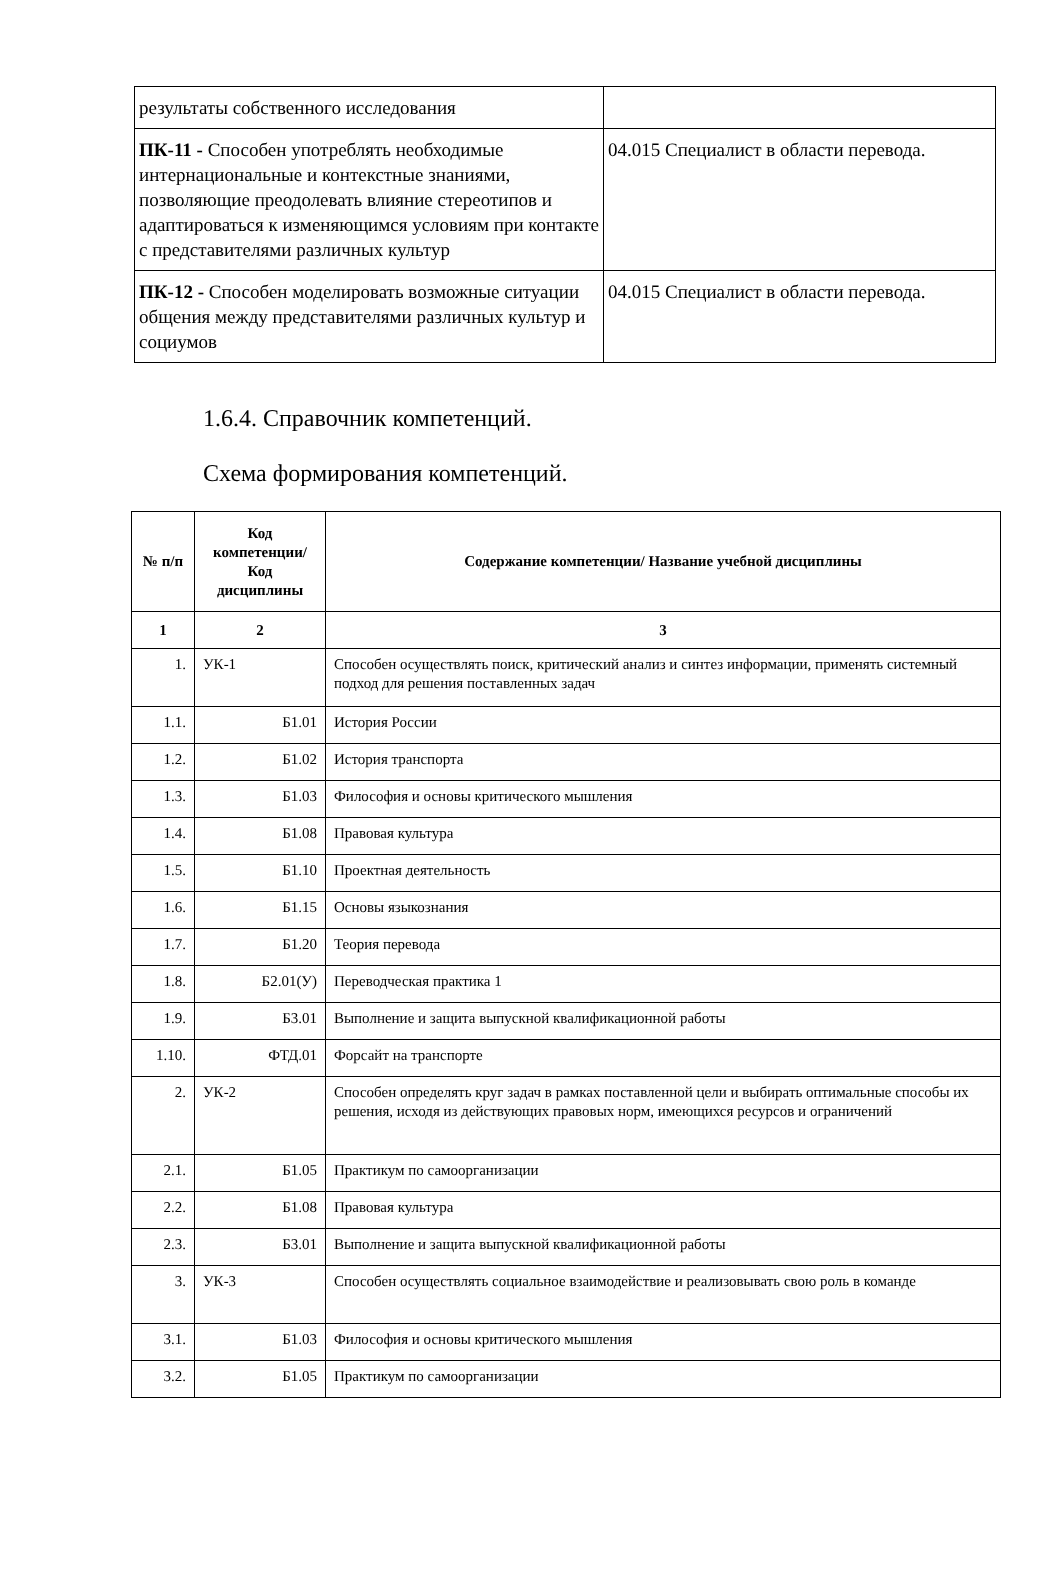| результаты собственного исследования | |
| ПК-11 - Способен употреблять необходимые интернациональные и контекстные знаниями, позволяющие преодолевать влияние стереотипов и адаптироваться к изменяющимся условиям при контакте с представителями различных культур | 04.015 Специалист в области перевода. |
| ПК-12 - Способен моделировать возможные ситуации общения между представителями различных культур и социумов | 04.015 Специалист в области перевода. |
1.6.4. Справочник компетенций.
Схема формирования компетенций.
| № п/п | Код компетенции/ Код дисциплины | Содержание компетенции/ Название учебной дисциплины |
| --- | --- | --- |
| 1 | 2 | 3 |
| 1. | УК-1 | Способен осуществлять поиск, критический анализ и синтез информации, применять системный подход для решения поставленных задач |
| 1.1. | Б1.01 | История России |
| 1.2. | Б1.02 | История транспорта |
| 1.3. | Б1.03 | Философия и основы критического мышления |
| 1.4. | Б1.08 | Правовая культура |
| 1.5. | Б1.10 | Проектная деятельность |
| 1.6. | Б1.15 | Основы языкознания |
| 1.7. | Б1.20 | Теория перевода |
| 1.8. | Б2.01(У) | Переводческая практика 1 |
| 1.9. | Б3.01 | Выполнение и защита выпускной квалификационной работы |
| 1.10. | ФТД.01 | Форсайт на транспорте |
| 2. | УК-2 | Способен определять круг задач в рамках поставленной цели и выбирать оптимальные способы их решения, исходя из действующих правовых норм, имеющихся ресурсов и ограничений |
| 2.1. | Б1.05 | Практикум по самоорганизации |
| 2.2. | Б1.08 | Правовая культура |
| 2.3. | Б3.01 | Выполнение и защита выпускной квалификационной работы |
| 3. | УК-3 | Способен осуществлять социальное взаимодействие и реализовывать свою роль в команде |
| 3.1. | Б1.03 | Философия и основы критического мышления |
| 3.2. | Б1.05 | Практикум по самоорганизации |